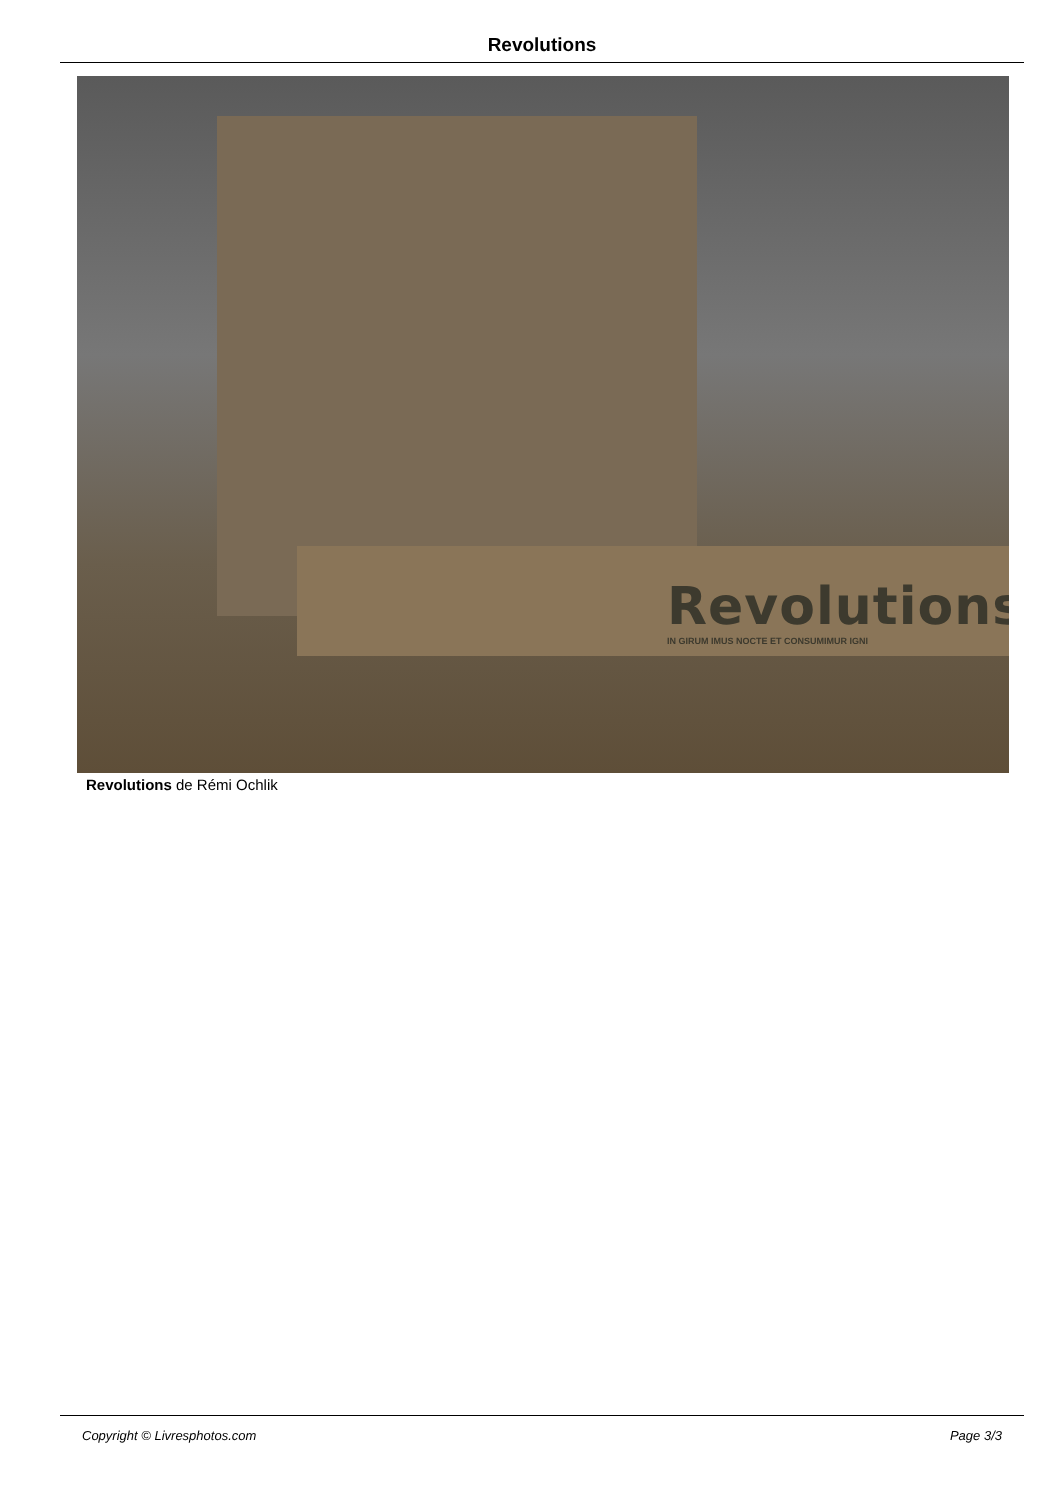Revolutions
Revolutions
IN GIRUM IMUS NOCTE ET CONSUMIMUR IGNI
Revolutions de Rémi Ochlik
Copyright © Livresphotos.com Page 3/3